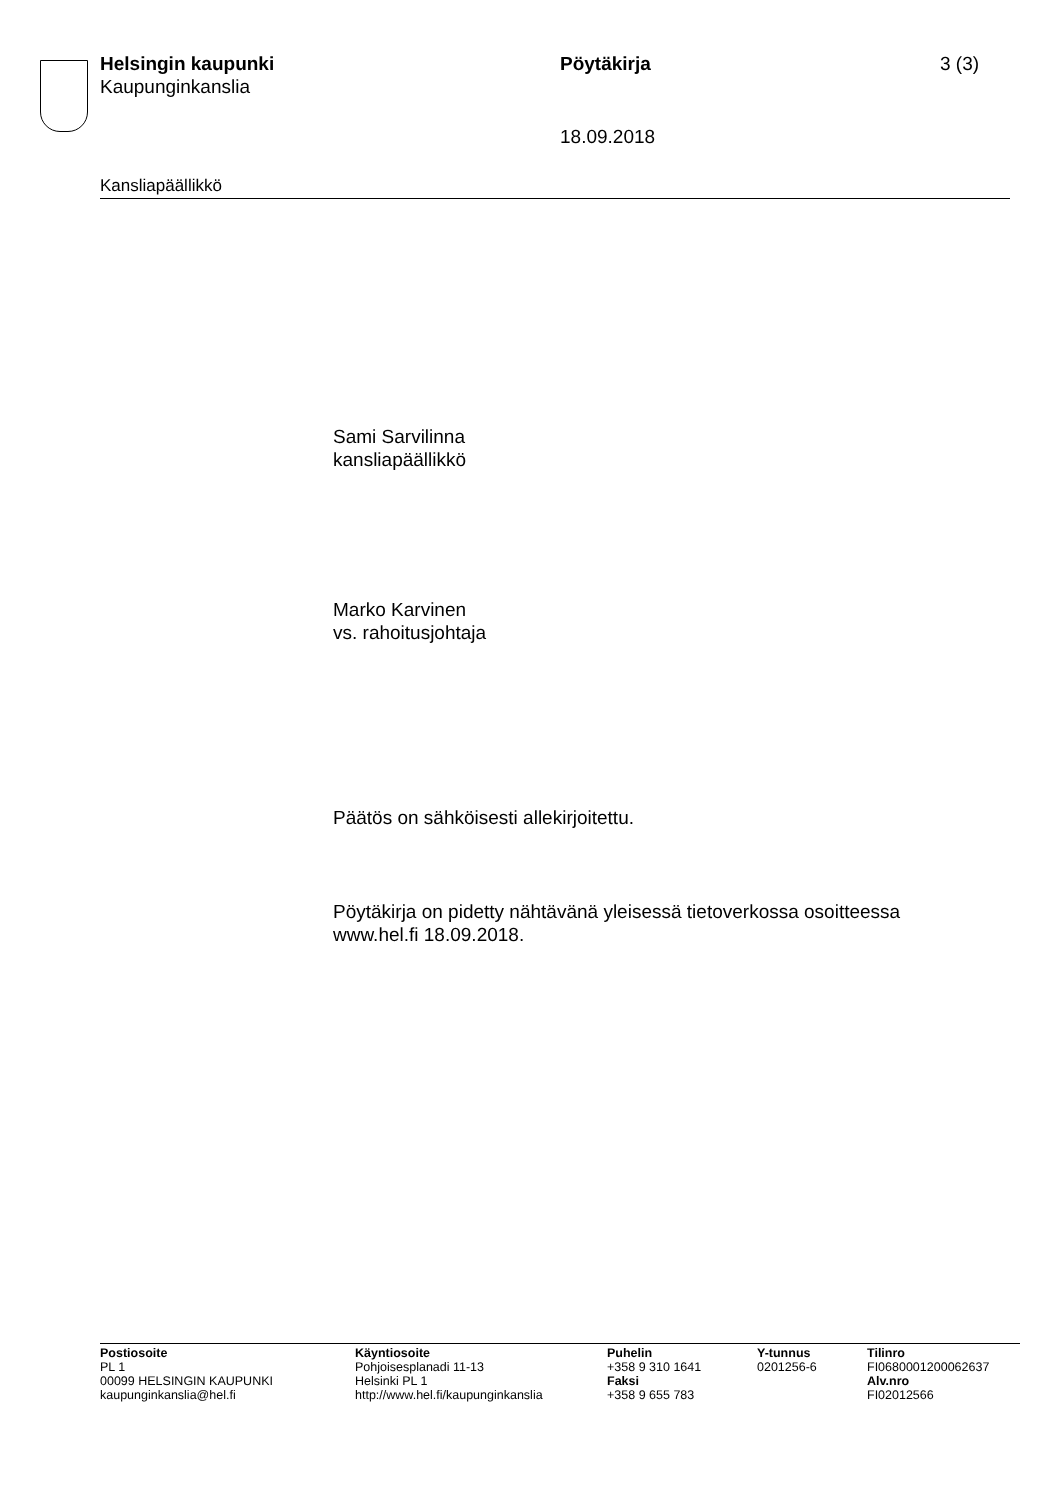Helsingin kaupunki
Kaupunginkanslia
Pöytäkirja 3 (3)
18.09.2018
Kansliapäällikkö
Sami Sarvilinna
kansliapäällikkö
Marko Karvinen
vs. rahoitusjohtaja
Päätös on sähköisesti allekirjoitettu.
Pöytäkirja on pidetty nähtävänä yleisessä tietoverkossa osoitteessa www.hel.fi 18.09.2018.
Postiosoite
PL 1
00099 HELSINGIN KAUPUNKI
kaupunginkanslia@hel.fi
Käyntiosoite
Pohjoisesplanadi 11-13
Helsinki PL 1
http://www.hel.fi/kaupunginkanslia
Puhelin
+358 9 310 1641
Faksi
+358 9 655 783
Y-tunnus
0201256-6
Tilinro
FI0680001200062637
Alv.nro
FI02012566